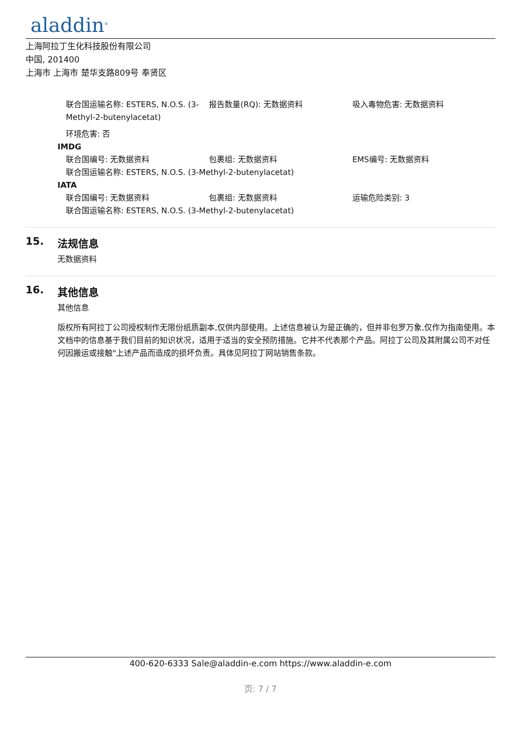aladdin<sup>®</sup>
上海阿拉丁生化科技股份有限公司
中国, 201400
上海市 上海市 楚华支路809号 奉贤区
联合国运输名称: ESTERS, N.O.S. (3-Methyl-2-butenylacetat)
报告数量(RQ): 无数据资料 吸入毒物危害: 无数据资料
环境危害: 否
IMDG
联合国编号: 无数据资料 包裹组: 无数据资料 EMS编号: 无数据资料
联合国运输名称: ESTERS, N.O.S. (3-Methyl-2-butenylacetat)
IATA
联合国编号: 无数据资料 包裹组: 无数据资料 运输危险类别: 3
联合国运输名称: ESTERS, N.O.S. (3-Methyl-2-butenylacetat)
15. 法规信息
无数据资料
16. 其他信息
其他信息
版权所有阿拉丁公司授权制作无限份纸质副本,仅供内部使用。上述信息被认为是正确的，但并非包罗万象,仅作为指南使用。本文档中的信息基于我们目前的知识状况，适用于适当的安全预防措施。它并不代表那个产品。阿拉丁公司及其附属公司不对任何因搬运或接触"上述产品而造成的损坏负责。具体见阿拉丁网站销售条款。
400-620-6333 Sale@aladdin-e.com https://www.aladdin-e.com
页: 7 / 7